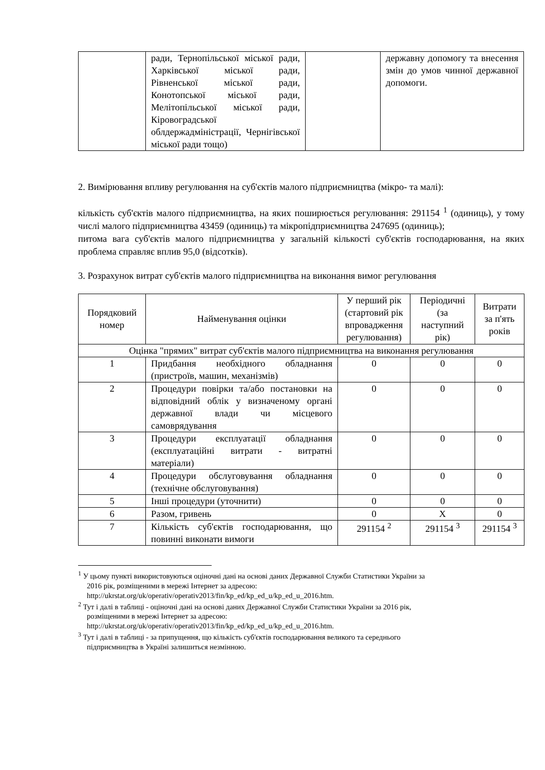| | ради, Тернопільської міської ради, Харківської міської ради, Рівненської міської ради, Конотопської міської ради, Мелітопільської міської ради, Кіровоградської облдержадміністрації, Чернігівської міської ради тощо) | | державну допомогу та внесення змін до умов чинної державної допомоги. |
2. Вимірювання впливу регулювання на суб'єктів малого підприємництва (мікро- та малі):
кількість суб'єктів малого підприємництва, на яких поширюється регулювання: 291154 <sup>1</sup> (одиниць), у тому числі малого підприємництва 43459 (одиниць) та мікропідприємництва 247695 (одиниць);
питома вага суб'єктів малого підприємництва у загальній кількості суб'єктів господарювання, на яких проблема справляє вплив 95,0 (відсотків).
3. Розрахунок витрат суб'єктів малого підприємництва на виконання вимог регулювання
| Порядковий номер | Найменування оцінки | У перший рік (стартовий рік впровадження регулювання) | Періодичні (за наступний рік) | Витрати за п'ять років |
| --- | --- | --- | --- | --- |
| Оцінка "прямих" витрат суб'єктів малого підприємництва на виконання регулювання | | | | |
| 1 | Придбання необхідного обладнання (пристроїв, машин, механізмів) | 0 | 0 | 0 |
| 2 | Процедури повірки та/або постановки на відповідний облік у визначеному органі державної влади чи місцевого самоврядування | 0 | 0 | 0 |
| 3 | Процедури експлуатації обладнання (експлуатаційні витрати - витратні матеріали) | 0 | 0 | 0 |
| 4 | Процедури обслуговування обладнання (технічне обслуговування) | 0 | 0 | 0 |
| 5 | Інші процедури (уточнити) | 0 | 0 | 0 |
| 6 | Разом, гривень | 0 | X | 0 |
| 7 | Кількість суб'єктів господарювання, що повинні виконати вимоги | 291154 <sup>2</sup> | 291154 <sup>3</sup> | 291154 <sup>3</sup> |
<sup>1</sup> У цьому пункті використовуються оціночні дані на основі даних Державної Служби Статистики України за
2016 рік, розміщеними в мережі Інтернет за адресою:
http://ukrstat.org/uk/operativ/operativ2013/fin/kp_ed/kp_ed_u/kp_ed_u_2016.htm.
<sup>2</sup> Тут і далі в таблиці - оціночні дані на основі даних Державної Служби Статистики України за 2016 рік,
розміщеними в мережі Інтернет за адресою:
http://ukrstat.org/uk/operativ/operativ2013/fin/kp_ed/kp_ed_u/kp_ed_u_2016.htm.
<sup>3</sup> Тут і далі в таблиці - за припущення, що кількість суб'єктів господарювання великого та середнього
підприємництва в Україні залишиться незмінною.